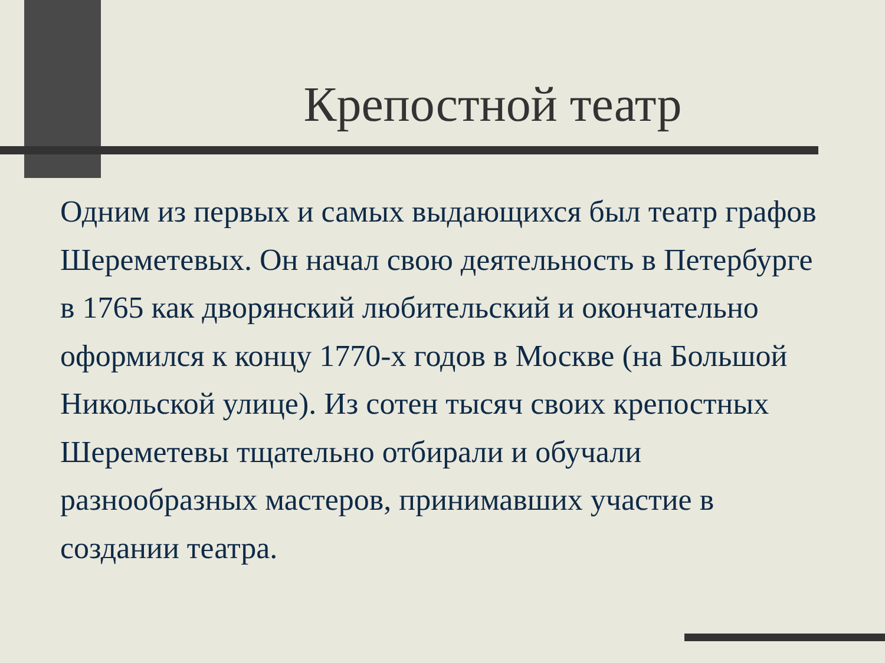Крепостной театр
Одним из первых и самых выдающихся был театр графов Шереметевых. Он начал свою деятельность в Петербурге в 1765 как дворянский любительский и окончательно оформился к концу 1770-х годов в Москве (на Большой Никольской улице). Из сотен тысяч своих крепостных Шереметевы тщательно отбирали и обучали разнообразных мастеров, принимавших участие в создании театра.